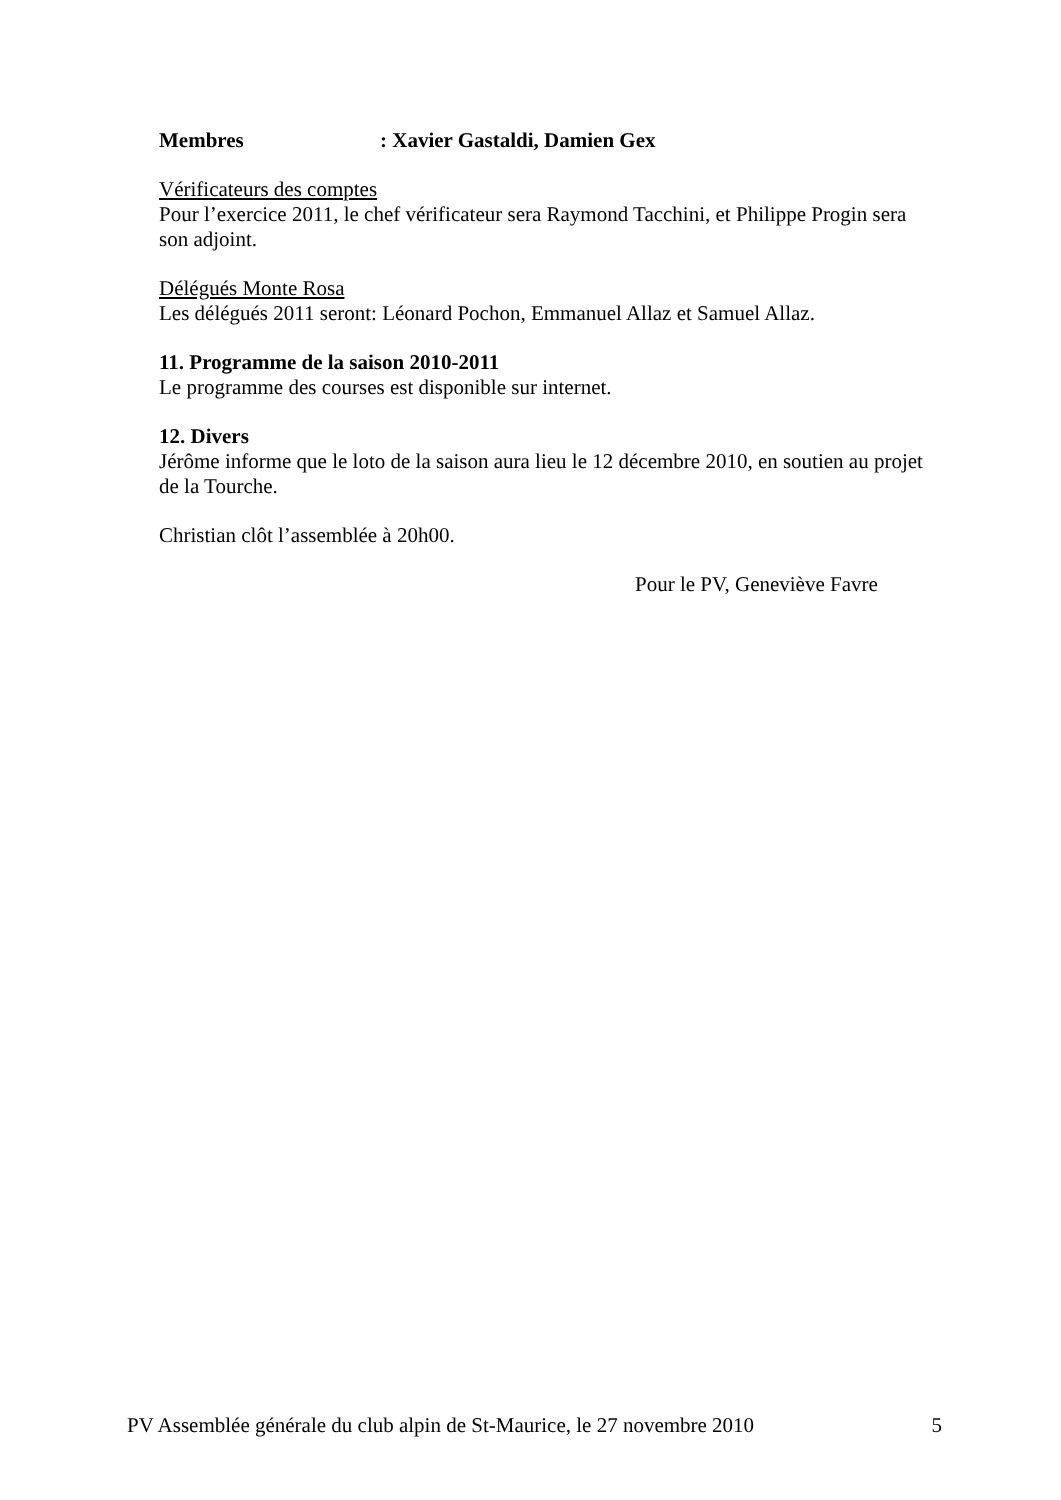Membres: Xavier Gastaldi, Damien Gex
Vérificateurs des comptes
Pour l’exercice 2011, le chef vérificateur sera Raymond Tacchini, et Philippe Progin sera son adjoint.
Délégués Monte Rosa
Les délégués 2011 seront: Léonard Pochon, Emmanuel Allaz et Samuel Allaz.
11. Programme de la saison 2010-2011
Le programme des courses est disponible sur internet.
12. Divers
Jérôme informe que le loto de la saison aura lieu le 12 décembre 2010, en soutien au projet de la Tourche.
Christian clôt l’assemblée à 20h00.
Pour le PV, Geneviève Favre
PV Assemblée générale du club alpin de St-Maurice, le 27 novembre 2010 5